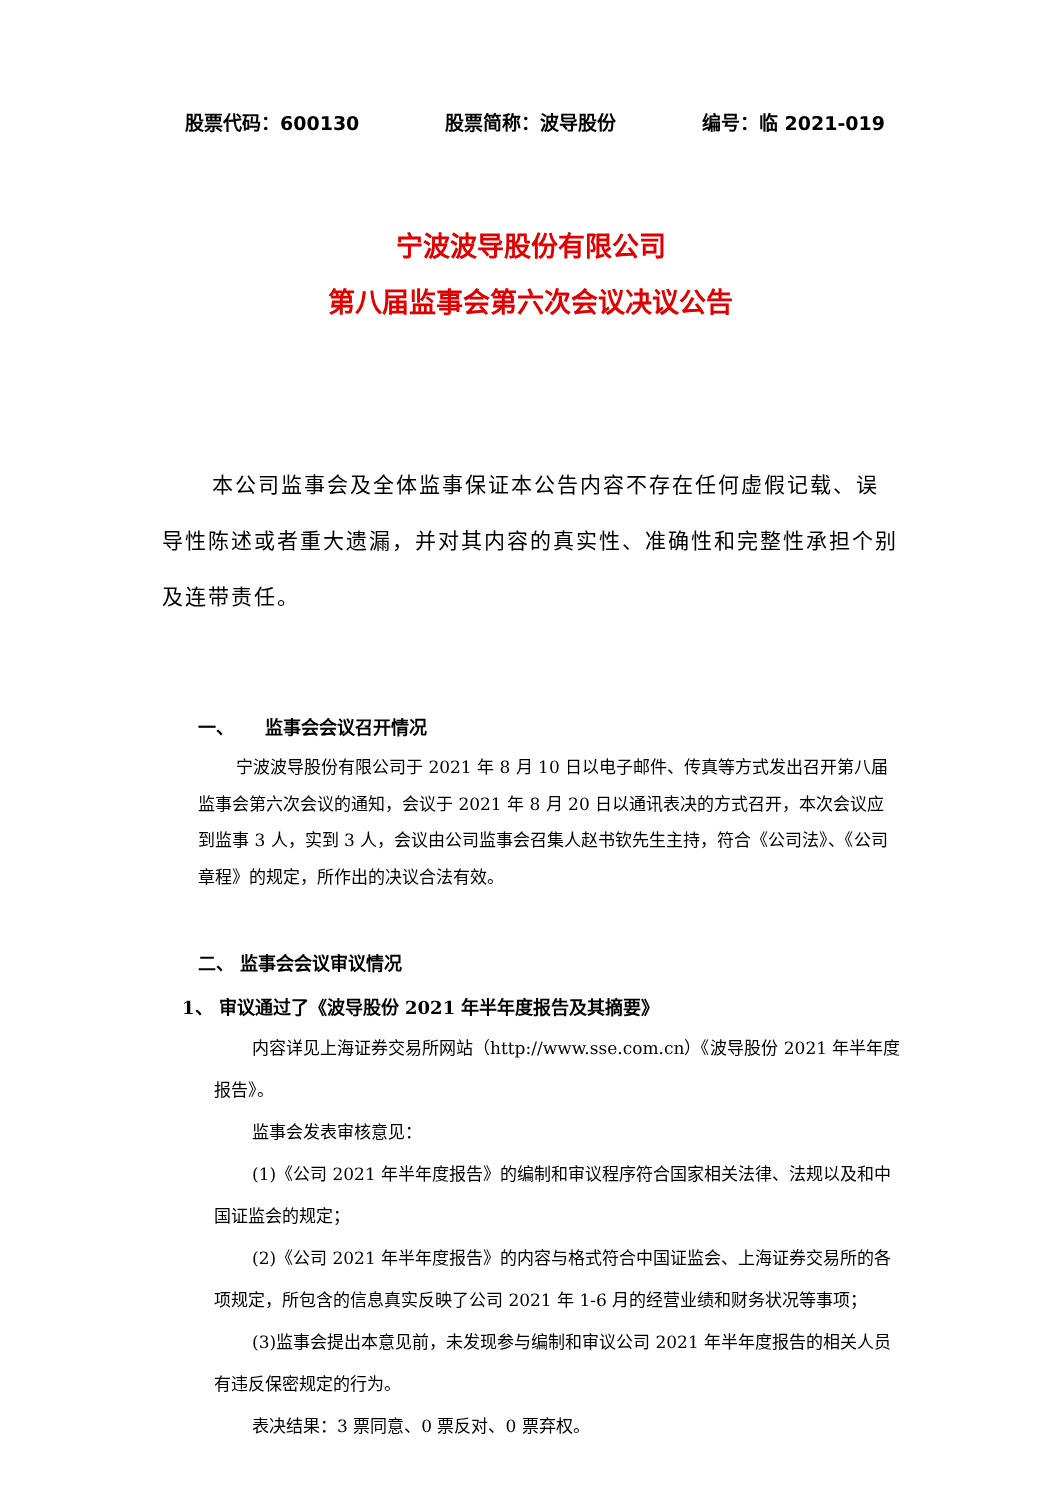股票代码：600130 股票简称：波导股份 编号：临 2021-019
宁波波导股份有限公司
第八届监事会第六次会议决议公告
本公司监事会及全体监事保证本公告内容不存在任何虚假记载、误导性陈述或者重大遗漏，并对其内容的真实性、准确性和完整性承担个别及连带责任。
一、 监事会会议召开情况
宁波波导股份有限公司于 2021 年 8 月 10 日以电子邮件、传真等方式发出召开第八届监事会第六次会议的通知，会议于 2021 年 8 月 20 日以通讯表决的方式召开，本次会议应到监事 3 人，实到 3 人，会议由公司监事会召集人赵书钦先生主持，符合《公司法》、《公司章程》的规定，所作出的决议合法有效。
二、 监事会会议审议情况
1、 审议通过了《波导股份 2021 年半年度报告及其摘要》
内容详见上海证券交易所网站（http://www.sse.com.cn）《波导股份 2021 年半年度报告》。
监事会发表审核意见：
(1)《公司 2021 年半年度报告》的编制和审议程序符合国家相关法律、法规以及和中国证监会的规定；
(2)《公司 2021 年半年度报告》的内容与格式符合中国证监会、上海证券交易所的各项规定，所包含的信息真实反映了公司 2021 年 1-6 月的经营业绩和财务状况等事项；
(3)监事会提出本意见前，未发现参与编制和审议公司 2021 年半年度报告的相关人员有违反保密规定的行为。
表决结果：3 票同意、0 票反对、0 票弃权。